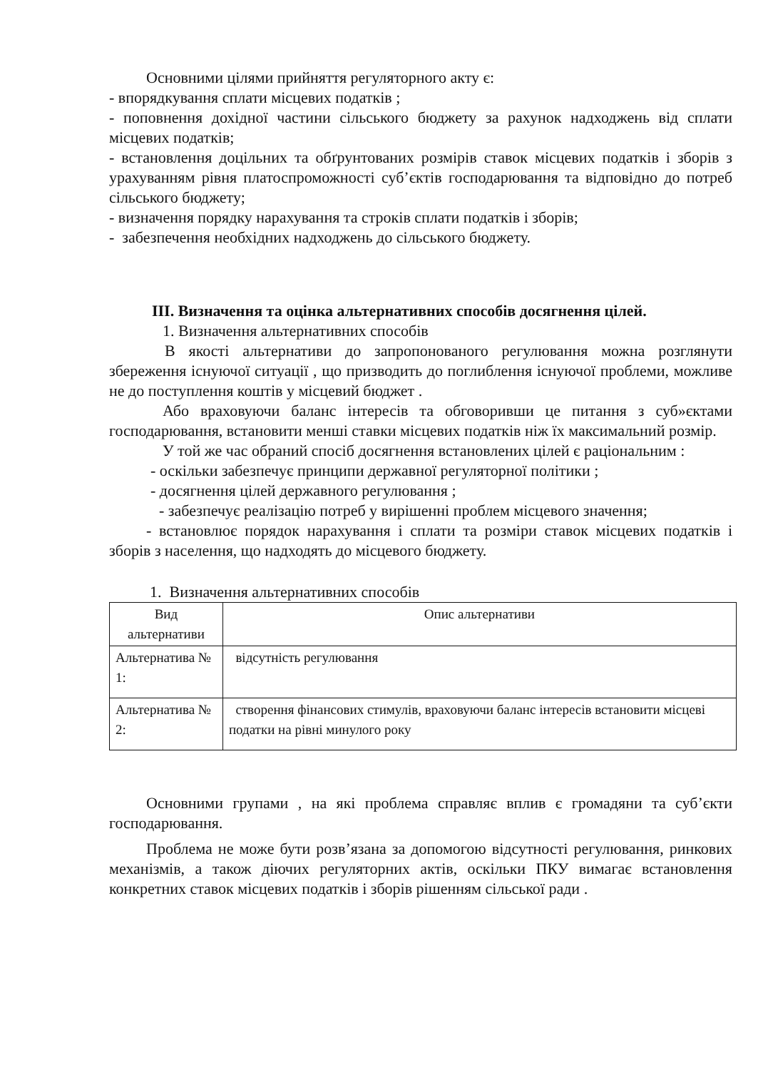Основними цілями прийняття регуляторного акту є:
- впорядкування сплати місцевих податків ;
- поповнення дохідної частини сільського бюджету за рахунок надходжень від сплати місцевих податків;
- встановлення доцільних та обґрунтованих розмірів ставок місцевих податків і зборів з урахуванням рівня платоспроможності суб’єктів господарювання та відповідно до потреб сільського бюджету;
- визначення порядку нарахування та строків сплати податків і зборів;
- забезпечення необхідних надходжень до сільського бюджету.
ІІІ. Визначення та оцінка альтернативних способів досягнення цілей.
1. Визначення альтернативних способів
В якості альтернативи до запропонованого регулювання можна розглянути збереження існуючої ситуації , що призводить до поглиблення існуючої проблеми, можливе не до поступлення коштів у місцевий бюджет .
Або враховуючи баланс інтересів та обговоривши це питання з суб»єктами господарювання, встановити менші ставки місцевих податків ніж їх максимальний розмір.
У той же час обраний спосіб досягнення встановлених цілей є раціональним :
- оскільки забезпечує принципи державної регуляторної політики ;
- досягнення цілей державного регулювання ;
- забезпечує реалізацію потреб у вирішенні проблем місцевого значення;
- встановлює порядок нарахування і сплати та розміри ставок місцевих податків і зборів з населення, що надходять до місцевого бюджету.
1. Визначення альтернативних способів
| Вид альтернативи | Опис альтернативи |
| --- | --- |
| Альтернатива № 1: | відсутність регулювання |
| Альтернатива № 2: | створення фінансових стимулів, враховуючи баланс інтересів встановити місцеві податки на рівні минулого року |
Основними групами , на які проблема справляє вплив є громадяни та суб’єкти господарювання.
Проблема не може бути розв’язана за допомогою відсутності регулювання, ринкових механізмів, а також діючих регуляторних актів, оскільки ПКУ вимагає встановлення конкретних ставок місцевих податків і зборів рішенням сільської ради .